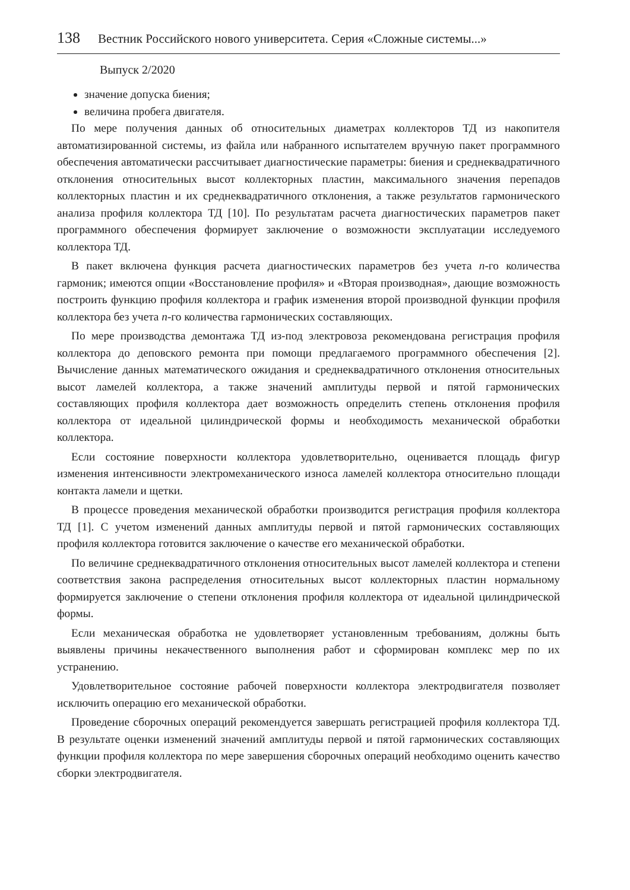138 Вестник Российского нового университета. Серия «Сложные системы...»
Выпуск 2/2020
значение допуска биения;
величина пробега двигателя.
По мере получения данных об относительных диаметрах коллекторов ТД из накопителя автоматизированной системы, из файла или набранного испытателем вручную пакет программного обеспечения автоматически рассчитывает диагностические параметры: биения и среднеквадратичного отклонения относительных высот коллекторных пластин, максимального значения перепадов коллекторных пластин и их среднеквадратичного отклонения, а также результатов гармонического анализа профиля коллектора ТД [10]. По результатам расчета диагностических параметров пакет программного обеспечения формирует заключение о возможности эксплуатации исследуемого коллектора ТД.
В пакет включена функция расчета диагностических параметров без учета n-го количества гармоник; имеются опции «Восстановление профиля» и «Вторая производная», дающие возможность построить функцию профиля коллектора и график изменения второй производной функции профиля коллектора без учета n-го количества гармонических составляющих.
По мере производства демонтажа ТД из-под электровоза рекомендована регистрация профиля коллектора до деповского ремонта при помощи предлагаемого программного обеспечения [2]. Вычисление данных математического ожидания и среднеквадратичного отклонения относительных высот ламелей коллектора, а также значений амплитуды первой и пятой гармонических составляющих профиля коллектора дает возможность определить степень отклонения профиля коллектора от идеальной цилиндрической формы и необходимость механической обработки коллектора.
Если состояние поверхности коллектора удовлетворительно, оценивается площадь фигур изменения интенсивности электромеханического износа ламелей коллектора относительно площади контакта ламели и щетки.
В процессе проведения механической обработки производится регистрация профиля коллектора ТД [1]. С учетом изменений данных амплитуды первой и пятой гармонических составляющих профиля коллектора готовится заключение о качестве его механической обработки.
По величине среднеквадратичного отклонения относительных высот ламелей коллектора и степени соответствия закона распределения относительных высот коллекторных пластин нормальному формируется заключение о степени отклонения профиля коллектора от идеальной цилиндрической формы.
Если механическая обработка не удовлетворяет установленным требованиям, должны быть выявлены причины некачественного выполнения работ и сформирован комплекс мер по их устранению.
Удовлетворительное состояние рабочей поверхности коллектора электродвигателя позволяет исключить операцию его механической обработки.
Проведение сборочных операций рекомендуется завершать регистрацией профиля коллектора ТД. В результате оценки изменений значений амплитуды первой и пятой гармонических составляющих функции профиля коллектора по мере завершения сборочных операций необходимо оценить качество сборки электродвигателя.